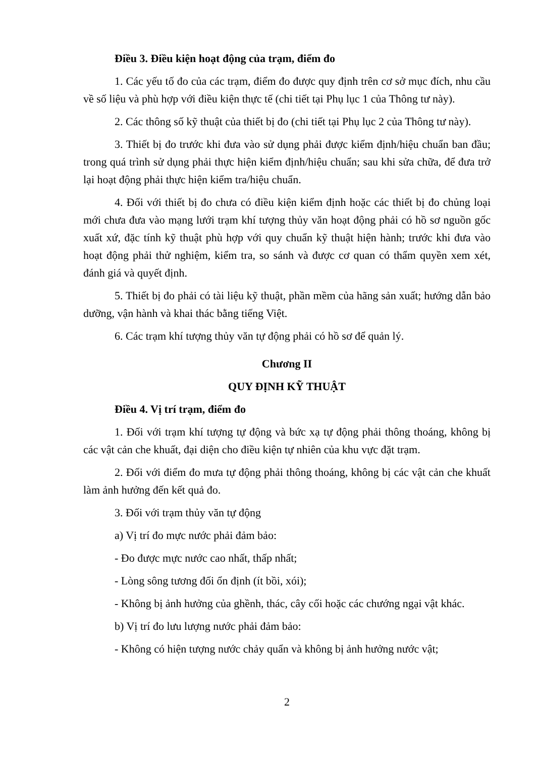Điều 3. Điều kiện hoạt động của trạm, điểm đo
1. Các yếu tố đo của các trạm, điểm đo được quy định trên cơ sở mục đích, nhu cầu về số liệu và phù hợp với điều kiện thực tế (chi tiết tại Phụ lục 1 của Thông tư này).
2. Các thông số kỹ thuật của thiết bị đo (chi tiết tại Phụ lục 2 của Thông tư này).
3. Thiết bị đo trước khi đưa vào sử dụng phải được kiểm định/hiệu chuẩn ban đầu; trong quá trình sử dụng phải thực hiện kiểm định/hiệu chuẩn; sau khi sửa chữa, để đưa trở lại hoạt động phải thực hiện kiểm tra/hiệu chuẩn.
4. Đối với thiết bị đo chưa có điều kiện kiểm định hoặc các thiết bị đo chủng loại mới chưa đưa vào mạng lưới trạm khí tượng thủy văn hoạt động phải có hồ sơ nguồn gốc xuất xứ, đặc tính kỹ thuật phù hợp với quy chuẩn kỹ thuật hiện hành; trước khi đưa vào hoạt động phải thử nghiệm, kiểm tra, so sánh và được cơ quan có thẩm quyền xem xét, đánh giá và quyết định.
5. Thiết bị đo phải có tài liệu kỹ thuật, phần mềm của hãng sản xuất; hướng dẫn bảo dưỡng, vận hành và khai thác bằng tiếng Việt.
6. Các trạm khí tượng thủy văn tự động phải có hồ sơ để quản lý.
Chương II
QUY ĐỊNH KỸ THUẬT
Điều 4. Vị trí trạm, điểm đo
1. Đối với trạm khí tượng tự động và bức xạ tự động phải thông thoáng, không bị các vật cản che khuất, đại diện cho điều kiện tự nhiên của khu vực đặt trạm.
2. Đối với điểm đo mưa tự động phải thông thoáng, không bị các vật cản che khuất làm ảnh hưởng đến kết quả đo.
3. Đối với trạm thủy văn tự động
a) Vị trí đo mực nước phải đảm bảo:
- Đo được mực nước cao nhất, thấp nhất;
- Lòng sông tương đối ổn định (ít bồi, xói);
- Không bị ảnh hưởng của ghềnh, thác, cây cối hoặc các chướng ngại vật khác.
b) Vị trí đo lưu lượng nước phải đảm bảo:
- Không có hiện tượng nước chảy quẩn và không bị ảnh hưởng nước vật;
2